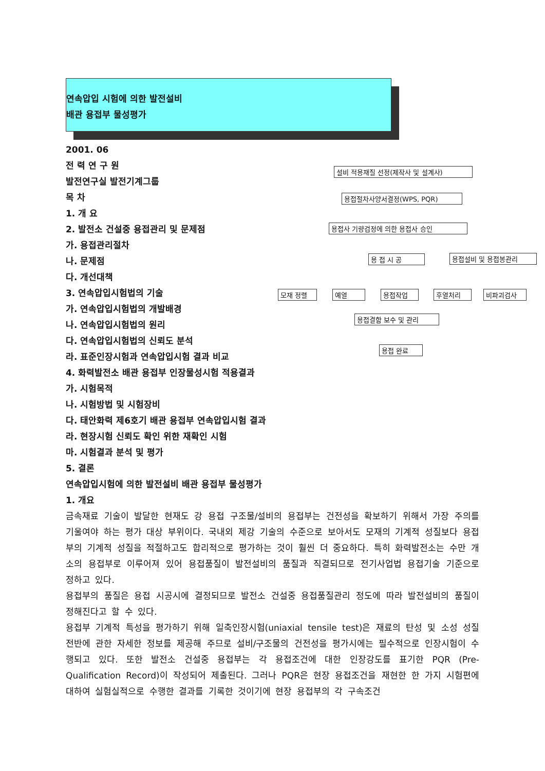연속압입 시험에 의한 발전설비
배관 용접부 물성평가
2001. 06
전 력 연 구 원
발전연구실 발전기계그룹
목 차
1. 개 요
2. 발전소 건설중 용접관리 및 문제점
가. 용접관리절차
나. 문제점
다. 개선대책
3. 연속압입시험법의 기술
가. 연속압입시험법의 개발배경
나. 연속압입시험법의 원리
다. 연속압입시험법의 신뢰도 분석
라. 표준인장시험과 연속압입시험 결과 비교
4. 화력발전소 배관 용접부 인장물성시험 적용결과
가. 시험목적
나. 시험방법 및 시험장비
다. 태안화력 제6호기 배관 용접부 연속압입시험 결과
라. 현장시험 신뢰도 확인 위한 재확인 시험
마. 시험결과 분석 및 평가
5. 결론
연속압입시험에 의한 발전설비 배관 용접부 물성평가
1. 개요
금속재료 기술이 발달한 현재도 강 용접 구조물/설비의 용접부는 건전성을 확보하기 위해서 가장 주의를 기울여야 하는 평가 대상 부위이다. 국내외 제강 기술의 수준으로 보아서도 모재의 기계적 성질보다 용접부의 기계적 성질을 적절하고도 합리적으로 평가하는 것이 훨씬 더 중요하다. 특히 화력발전소는 수만 개소의 용접부로 이루어져 있어 용접품질이 발전설비의 품질과 직결되므로 전기사업법 용접기술 기준으로 정하고 있다.
용접부의 품질은 용접 시공시에 결정되므로 발전소 건설중 용접품질관리 정도에 따라 발전설비의 품질이 정해진다고 할 수 있다.
용접부 기계적 특성을 평가하기 위해 일축인장시험(uniaxial tensile test)은 재료의 탄성 및 소성 성질 전반에 관한 자세한 정보를 제공해 주므로 설비/구조물의 건전성을 평가시에는 필수적으로 인장시험이 수행되고 있다. 또한 발전소 건설중 용접부는 각 용접조건에 대한 인장강도를 표기한 PQR (Pre-Qualification Record)이 작성되어 제출된다. 그러나 PQR은 현장 용접조건을 재현한 한 가지 시험편에 대하여 실험실적으로 수행한 결과를 기록한 것이기에 현장 용접부의 각 구속조건
설비 적용재질 선정(제작사 및 설계사)
용접절차사양서결정(WPS, PQR)
용접사 기량검정에 의한 용접사 승인
용 접 시 공 용접설비 및 용접봉관리
모재 정렬 예열 용접작업 후열처리 비파괴검사
용접결함 보수 및 관리
용접 완료